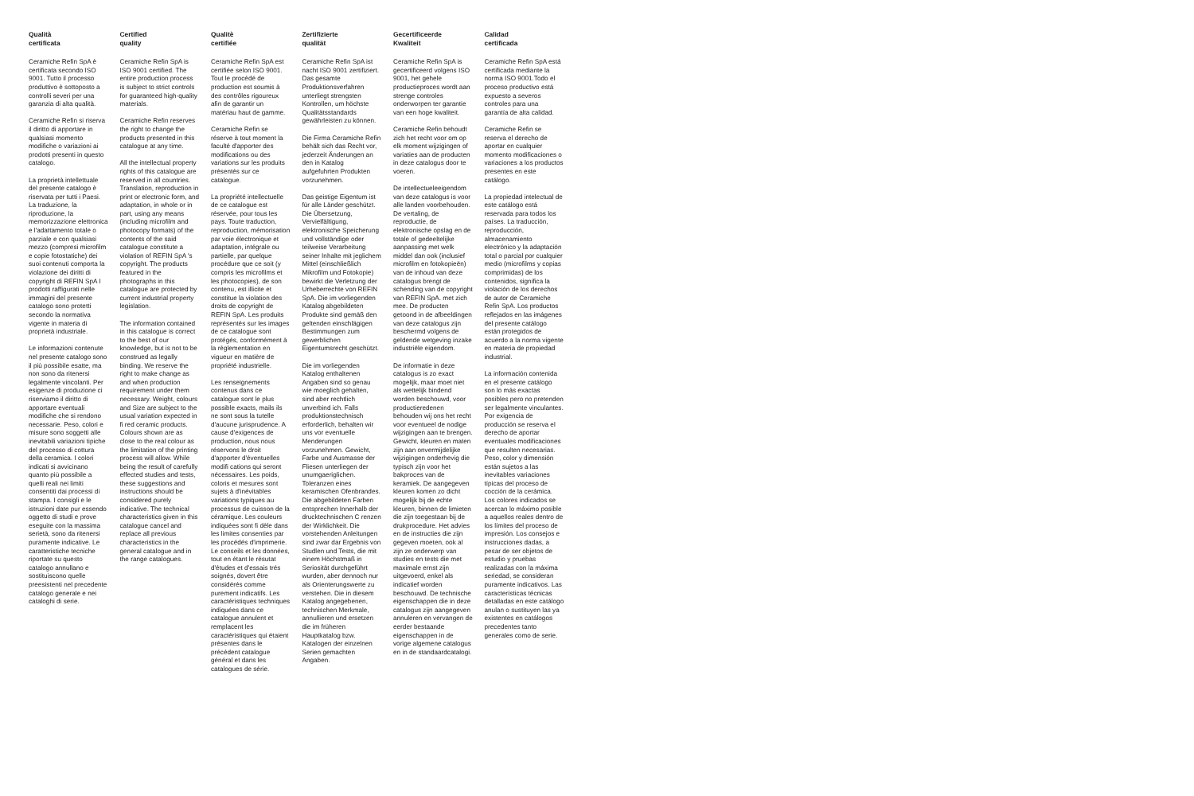Qualità
certificata
Ceramiche Refin SpA è certificata secondo ISO 9001. Tutto il processo produttivo è sottoposto a controlli severi per una garanzia di alta qualità.
Ceramiche Refin si riserva il diritto di apportare in qualsiasi momento modifiche o variazioni ai prodotti presenti in questo catalogo.
La proprietà intellettuale del presente catalogo è riservata per tutti i Paesi. La traduzione, la riproduzione, la memorizzazione elettronica e l'adattamento totale o parziale e con qualsiasi mezzo (compresi microfilm e copie fotostatiche) dei suoi contenuti comporta la violazione dei diritti di copyright di REFIN SpA I prodotti raffigurati nelle immagini del presente catalogo sono protetti secondo la normativa vigente in materia di proprietà industriale.
Le informazioni contenute nel presente catalogo sono il più possibile esatte, ma non sono da ritenersi legalmente vincolanti. Per esigenze di produzione ci riserviamo il diritto di apportare eventuali modifiche che si rendono necessarie. Peso, colori e misure sono soggetti alle inevitabili variazioni tipiche del processo di cottura della ceramica. I colori indicati si avvicinano quanto più possibile a quelli reali nei limiti consentiti dai processi di stampa. I consigli e le istruzioni date pur essendo oggetto di studi e prove eseguite con la massima serietà, sono da ritenersi puramente indicative. Le caratteristiche tecniche riportate su questo catalogo annullano e sostituiscono quelle preesistenti nel precedente catalogo generale e nei cataloghi di serie.
Certified
quality
Ceramiche Refin SpA is ISO 9001 certified. The entire production process is subject to strict controls for guaranteed high-quality materials.
Ceramiche Refin reserves the right to change the products presented in this catalogue at any time.
All the intellectual property rights of this catalogue are reserved in all countries. Translation, reproduction in print or electronic form, and adaptation, in whole or in part, using any means (including microfilm and photocopy formats) of the contents of the said catalogue constitute a violation of REFIN SpA 's copyright. The products featured in the photographs in this catalogue are protected by current industrial property legislation.
The information contained in this catalogue is correct to the best of our knowledge, but is not to be construed as legally binding. We reserve the right to make change as and when production requirement under them necessary. Weight, colours and Size are subject to the usual variation expected in fi red ceramic products. Colours shown are as close to the real colour as the limitation of the printing process will allow. While being the result of carefully effected studies and tests, these suggestions and instructions should be considered purely indicative. The technical characteristics given in this catalogue cancel and replace all previous characteristics in the general catalogue and in the range catalogues.
Qualitè
certifiée
Ceramiche Refin SpA est certifiée selon ISO 9001. Tout le procédé de production est soumis à des contrôles rigoureux afin de garantir un matériau haut de gamme.
Ceramiche Refin se réserve à tout moment la faculté d'apporter des modifications ou des variations sur les produits présentés sur ce catalogue.
La propriété intellectuelle de ce catalogue est réservée, pour tous les pays. Toute traduction, reproduction, mémorisation par voie électronique et adaptation, intégrale ou partielle, par quelque procédure que ce soit (y compris les microfilms et les photocopies), de son contenu, est illicite et constitue la violation des droits de copyright de REFIN SpA. Les produits représentés sur les images de ce catalogue sont protégés, conformément à la réglementation en vigueur en matière de propriété industrielle.
Les renseignements contenus dans ce catalogue sont le plus possible exacts, mails ils ne sont sous la tutelle d'aucune jurisprudence. A cause d'exigences de production, nous nous réservons le droit d'apporter d'éventuelles modifi cations qui seront nécessaires. Les poids, coloris et mesures sont sujets à d'inévitables variations typiques au processus de cuisson de la céramique. Les couleurs indiquées sont fi dèle dans les limites consenties par les procédés d'imprimerie. Le conseils et les données, tout en étant le résutat d'études et d'essais trés soignés, dovert être considérés comme purement indicatifs. Les caractéristiques techniques indiquées dans ce catalogue annulent et remplacent les caractéristiques qui étaient présentes dans le précédent catalogue général et dans les catalogues de série.
Zertifizierte
qualität
Ceramiche Refin SpA ist nacht ISO 9001 zertifiziert. Das gesamte Produktionsverfahren unterliegt strengsten Kontrollen, um höchste Qualitätsstandards gewährleisten zu können.
Die Firma Ceramiche Refin behält sich das Recht vor, jederzeit Änderungen an den in Katalog aufgefuhrten Produkten vorzunehmen.
Das geistige Eigentum ist für alle Länder geschützt. Die Übersetzung, Vervielfältigung, elektronische Speicherung und vollständige oder teilweise Verarbeitung seiner Inhalte mit jeglichem Mittel (einschließlich Mikrofilm und Fotokopie) bewirkt die Verletzung der Urheberrechte von REFIN SpA. Die im vorliegenden Katalog abgebildeten Produkte sind gemäß den geltenden einschlägigen Bestimmungen zum gewerblichen Eigentumsrecht geschützt.
Die im vorliegenden Katalog enthaltenen Angaben sind so genau wie moeglich gehalten, sind aber rechtlich unverbind ich. Falls produktionstechnisch erforderlich, behalten wir uns vor eventuelle Menderungen vorzunehmen. Gewicht, Farbe und Ausmasse der Fliesen unterliegen der unumgaeriglichen. Toleranzen eines keramischen Ofenbrandes. Die abgebildeten Farben entsprechen Innerhalb der drucktechnischen C renzen der Wirklichkeit. Die vorstehenden Anleitungen sind zwar dar Ergebnis von Studlen und Tests, die mit einem Höchstmaß in Seriosität durchgeführt wurden, aber dennoch nur als Orienterungswerte zu verstehen. Die in diesem Katalog angegebenen, technischen Merkmale, annullieren und ersetzen die im früheren Hauptkatalog bzw. Katalogen der einzelnen Serien gemachten Angaben.
Gecertificeerde
Kwaliteit
Ceramiche Refin SpA is gecertificeerd volgens ISO 9001, het gehele productieproces wordt aan strenge controles onderworpen ter garantie van een hoge kwaliteit.
Ceramiche Refin behoudt zich het recht voor om op elk moment wijzigingen of variaties aan de producten in deze catalogus door te voeren.
De intellectueleeigendom van deze catalogus is voor alle landen voorbehouden. De vertaling, de reproductie, de elektronische opslag en de totale of gedeeltelijke aanpassing met welk middel dan ook (inclusief microfilm en fotokopieën) van de inhoud van deze catalogus brengt de schending van de copyright van REFIN SpA. met zich mee. De producten getoond in de afbeeldingen van deze catalogus zijn beschermd volgens de geldende wetgeving inzake industriële eigendom.
De informatie in deze catalogus is zo exact mogelijk, maar moet niet als wettelijk bindend worden beschouwd, voor productieredenen behouden wij ons het recht voor eventueel de nodige wijzigingen aan te brengen. Gewicht, kleuren en maten zijn aan onvermijdelijke wijzigingen onderhevig die typisch zijn voor het bakproces van de keramiek. De aangegeven kleuren komen zo dicht mogelijk bij de echte kleuren, binnen de limieten die zijn toegestaan bij de drukprocedure. Het advies en de instructies die zijn gegeven moeten, ook al zijn ze onderwerp van studies en tests die met maximale ernst zijn uitgevoerd, enkel als indicatief worden beschouwd. De technische eigenschappen die in deze catalogus zijn aangegeven annuleren en vervangen de eerder bestaande eigenschappen in de vorige algemene catalogus en in de standaardcatalogi.
Calidad
certificada
Ceramiche Refin SpA está certificada mediante la norma ISO 9001.Todo el proceso productivo está expuesto a severos controles para una garantía de alta calidad.
Ceramiche Refin se reserva el derecho de aportar en cualquier momento modificaciones o variaciones a los productos presentes en este catálogo.
La propiedad intelectual de este catálogo está reservada para todos los países. La traducción, reproducción, almacenamiento electrónico y la adaptación total o parcial por cualquier medio (microfilms y copias comprimidas) de los contenidos, significa la violación de los derechos de autor de Ceramiche Refin SpA. Los productos reflejados en las imágenes del presente catálogo están protegidos de acuerdo a la norma vigente en materia de propiedad industrial.
La información contenida en el presente catálogo son lo más exactas posibles pero no pretenden ser legalmente vinculantes. Por exigencia de producción se reserva el derecho de aportar eventuales modificaciones que resulten necesarias. Peso, color y dimensión están sujetos a las inevitables variaciones típicas del proceso de cocción de la cerámica. Los colores indicados se acercan lo máximo posible a aquellos reales dentro de los límites del proceso de impresión. Los consejos e instrucciones dadas, a pesar de ser objetos de estudio y pruebas realizadas con la máxima seriedad, se consideran puramente indicativos. Las características técnicas detalladas en este catálogo anulan o sustituyen las ya existentes en catálogos precedentes tanto generales como de serie.